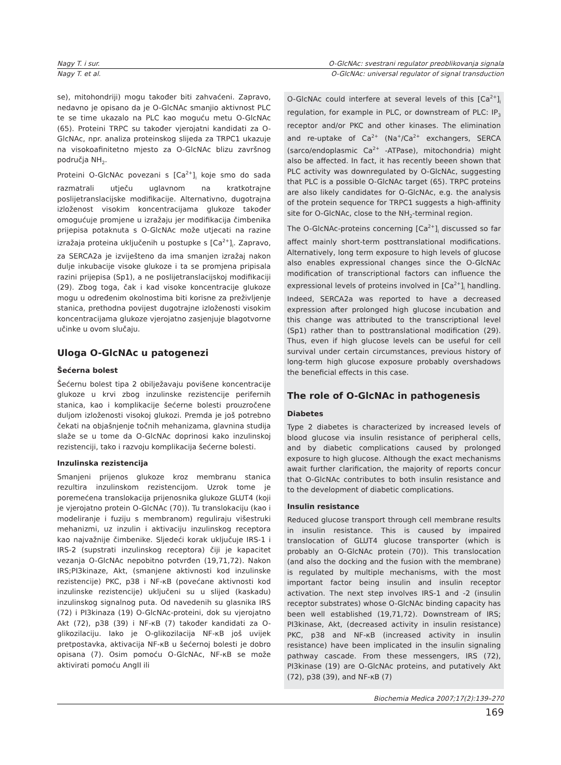Nagy T. i sur. O-GlcNAc: svestrani regulator preoblikovanja signala
Nagy T. et al. O-GlcNAc: universal regulator of signal transduction
se), mitohondriji) mogu također biti zahvaćeni. Zapravo, nedavno je opisano da je O-GlcNAc smanjio aktivnost PLC te se time ukazalo na PLC kao moguću metu O-GlcNAc (65). Proteini TRPC su također vjerojatni kandidati za O-GlcNAc, npr. analiza proteinskog slijeda za TRPC1 ukazuje na visokoafinitetno mjesto za O-GlcNAc blizu završnog područja NH<sub>2</sub>.
Proteini O-GlcNAc povezani s [Ca<sup>2+</sup>]<sub>i</sub> koje smo do sada razmatrali utječu uglavnom na kratkotrajne poslijetranslacijske modifikacije. Alternativno, dugotrajna izloženost visokim koncentracijama glukoze također omogućuje promjene u izražaju jer modifikacija čimbenika prijepisa potaknuta s O-GlcNAc može utjecati na razine izražaja proteina uključenih u postupke s [Ca<sup>2+</sup>]<sub>i</sub>. Zapravo, za SERCA2a je izviješteno da ima smanjen izražaj nakon dulje inkubacije visoke glukoze i ta se promjena pripisala razini prijepisa (Sp1), a ne poslijetranslacijskoj modifikaciji (29). Zbog toga, čak i kad visoke koncentracije glukoze mogu u određenim okolnostima biti korisne za preživljenje stanica, prethodna povijest dugotrajne izloženosti visokim koncentracijama glukoze vjerojatno zasjenjuje blagotvorne učinke u ovom slučaju.
Uloga O-GlcNAc u patogenezi
Šećerna bolest
Šećernu bolest tipa 2 obilježavaju povišene koncentracije glukoze u krvi zbog inzulinske rezistencije perifernih stanica, kao i komplikacije šećerne bolesti prouzročene duljom izloženosti visokoj glukozi. Premda je još potrebno čekati na objašnjenje točnih mehanizama, glavnina studija slaže se u tome da O-GlcNAc doprinosi kako inzulinskoj rezistenciji, tako i razvoju komplikacija šećerne bolesti.
Inzulinska rezistencija
Smanjeni prijenos glukoze kroz membranu stanica rezultira inzulinskom rezistencijom. Uzrok tome je poremećena translokacija prijenosnika glukoze GLUT4 (koji je vjerojatno protein O-GlcNAc (70)). Tu translokaciju (kao i modeliranje i fuziju s membranom) reguliraju višestruki mehanizmi, uz inzulin i aktivaciju inzulinskog receptora kao najvažnije čimbenike. Sljedeći korak uključuje IRS-1 i IRS-2 (supstrati inzulinskog receptora) čiji je kapacitet vezanja O-GlcNAc nepobitno potvrđen (19,71,72). Nakon IRS;PI3kinaze, Akt, (smanjene aktivnosti kod inzulinske rezistencije) PKC, p38 i NF-κB (povećane aktivnosti kod inzulinske rezistencije) uključeni su u slijed (kaskadu) inzulinskog signalnog puta. Od navedenih su glasnika IRS (72) i PI3kinaza (19) O-GlcNAc-proteini, dok su vjerojatno Akt (72), p38 (39) i NF-κB (7) također kandidati za O-glikozilaciju. Iako je O-glikozilacija NF-κB još uvijek pretpostavka, aktivacija NF-κB u šećernoj bolesti je dobro opisana (7). Osim pomoću O-GlcNAc, NF-κB se može aktivirati pomoću AngII ili
O-GlcNAc could interfere at several levels of this [Ca<sup>2+</sup>]<sub>i</sub> regulation, for example in PLC, or downstream of PLC: IP<sub>3</sub> receptor and/or PKC and other kinases. The elimination and re-uptake of Ca<sup>2+</sup> (Na<sup>+</sup>/Ca<sup>2+</sup> exchangers, SERCA (sarco/endoplasmic Ca<sup>2+</sup> -ATPase), mitochondria) might also be affected. In fact, it has recently beeen shown that PLC activity was downregulated by O-GlcNAc, suggesting that PLC is a possible O-GlcNAc target (65). TRPC proteins are also likely candidates for O-GlcNAc, e.g. the analysis of the protein sequence for TRPC1 suggests a high-affinity site for O-GlcNAc, close to the NH<sub>2</sub>-terminal region.
The O-GlcNAc-proteins concerning [Ca<sup>2+</sup>]<sub>i</sub> discussed so far affect mainly short-term posttranslational modifications. Alternatively, long term exposure to high levels of glucose also enables expressional changes since the O-GlcNAc modification of transcriptional factors can influence the expressional levels of proteins involved in [Ca<sup>2+</sup>]<sub>i</sub> handling. Indeed, SERCA2a was reported to have a decreased expression after prolonged high glucose incubation and this change was attributed to the transcriptional level (Sp1) rather than to posttranslational modification (29). Thus, even if high glucose levels can be useful for cell survival under certain circumstances, previous history of long-term high glucose exposure probably overshadows the beneficial effects in this case.
The role of O-GlcNAc in pathogenesis
Diabetes
Type 2 diabetes is characterized by increased levels of blood glucose via insulin resistance of peripheral cells, and by diabetic complications caused by prolonged exposure to high glucose. Although the exact mechanisms await further clarification, the majority of reports concur that O-GlcNAc contributes to both insulin resistance and to the development of diabetic complications.
Insulin resistance
Reduced glucose transport through cell membrane results in insulin resistance. This is caused by impaired translocation of GLUT4 glucose transporter (which is probably an O-GlcNAc protein (70)). This translocation (and also the docking and the fusion with the membrane) is regulated by multiple mechanisms, with the most important factor being insulin and insulin receptor activation. The next step involves IRS-1 and -2 (insulin receptor substrates) whose O-GlcNAc binding capacity has been well established (19,71,72). Downstream of IRS; PI3kinase, Akt, (decreased activity in insulin resistance) PKC, p38 and NF-κB (increased activity in insulin resistance) have been implicated in the insulin signaling pathway cascade. From these messengers, IRS (72), PI3kinase (19) are O-GlcNAc proteins, and putatively Akt (72), p38 (39), and NF-κB (7)
Biochemia Medica 2007;17(2):139–270
169